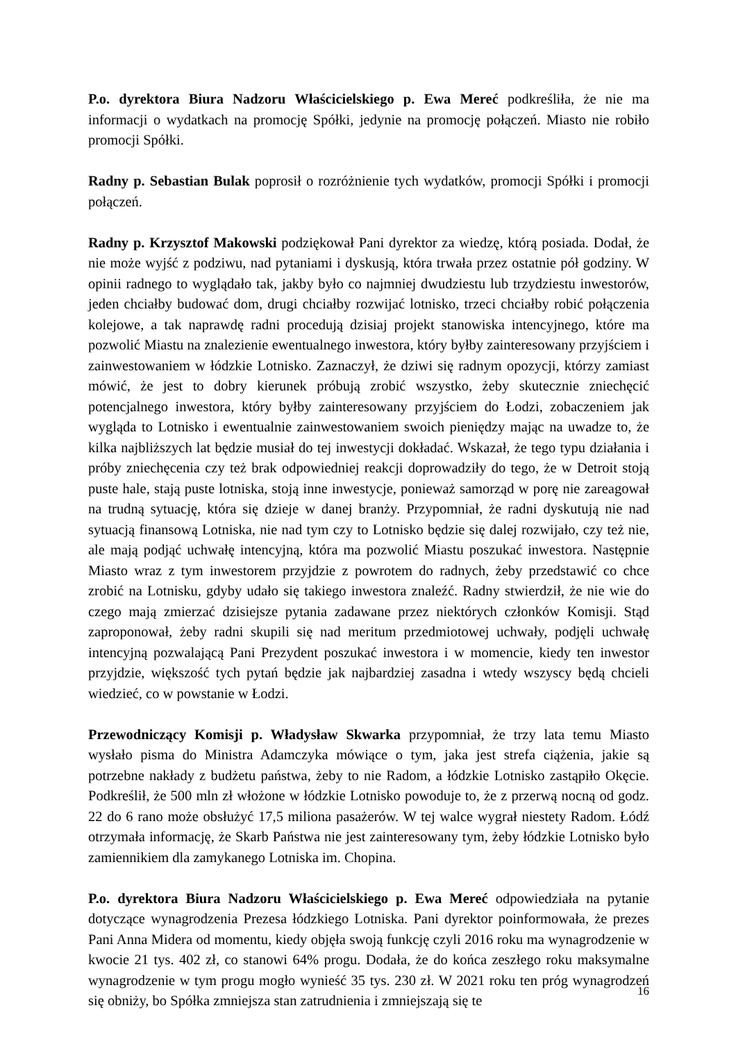P.o. dyrektora Biura Nadzoru Właścicielskiego p. Ewa Mereć podkreśliła, że nie ma informacji o wydatkach na promocję Spółki, jedynie na promocję połączeń. Miasto nie robiło promocji Spółki.
Radny p. Sebastian Bulak poprosił o rozróżnienie tych wydatków, promocji Spółki i promocji połączeń.
Radny p. Krzysztof Makowski podziękował Pani dyrektor za wiedzę, którą posiada. Dodał, że nie może wyjść z podziwu, nad pytaniami i dyskusją, która trwała przez ostatnie pół godziny. W opinii radnego to wyglądało tak, jakby było co najmniej dwudziestu lub trzydziestu inwestorów, jeden chciałby budować dom, drugi chciałby rozwijać lotnisko, trzeci chciałby robić połączenia kolejowe, a tak naprawdę radni procedują dzisiaj projekt stanowiska intencyjnego, które ma pozwolić Miastu na znalezienie ewentualnego inwestora, który byłby zainteresowany przyjściem i zainwestowaniem w łódzkie Lotnisko. Zaznaczył, że dziwi się radnym opozycji, którzy zamiast mówić, że jest to dobry kierunek próbują zrobić wszystko, żeby skutecznie zniechęcić potencjalnego inwestora, który byłby zainteresowany przyjściem do Łodzi, zobaczeniem jak wygląda to Lotnisko i ewentualnie zainwestowaniem swoich pieniędzy mając na uwadze to, że kilka najbliższych lat będzie musiał do tej inwestycji dokładać. Wskazał, że tego typu działania i próby zniechęcenia czy też brak odpowiedniej reakcji doprowadziły do tego, że w Detroit stoją puste hale, stają puste lotniska, stoją inne inwestycje, ponieważ samorząd w porę nie zareagował na trudną sytuację, która się dzieje w danej branży. Przypomniał, że radni dyskutują nie nad sytuacją finansową Lotniska, nie nad tym czy to Lotnisko będzie się dalej rozwijało, czy też nie, ale mają podjąć uchwałę intencyjną, która ma pozwolić Miastu poszukać inwestora. Następnie Miasto wraz z tym inwestorem przyjdzie z powrotem do radnych, żeby przedstawić co chce zrobić na Lotnisku, gdyby udało się takiego inwestora znaleźć. Radny stwierdził, że nie wie do czego mają zmierzać dzisiejsze pytania zadawane przez niektórych członków Komisji. Stąd zaproponował, żeby radni skupili się nad meritum przedmiotowej uchwały, podjęli uchwałę intencyjną pozwalającą Pani Prezydent poszukać inwestora i w momencie, kiedy ten inwestor przyjdzie, większość tych pytań będzie jak najbardziej zasadna i wtedy wszyscy będą chcieli wiedzieć, co w powstanie w Łodzi.
Przewodniczący Komisji p. Władysław Skwarka przypomniał, że trzy lata temu Miasto wysłało pisma do Ministra Adamczyka mówiące o tym, jaka jest strefa ciążenia, jakie są potrzebne nakłady z budżetu państwa, żeby to nie Radom, a łódzkie Lotnisko zastąpiło Okęcie. Podkreślił, że 500 mln zł włożone w łódzkie Lotnisko powoduje to, że z przerwą nocną od godz. 22 do 6 rano może obsłużyć 17,5 miliona pasażerów. W tej walce wygrał niestety Radom. Łódź otrzymała informację, że Skarb Państwa nie jest zainteresowany tym, żeby łódzkie Lotnisko było zamiennikiem dla zamykanego Lotniska im. Chopina.
P.o. dyrektora Biura Nadzoru Właścicielskiego p. Ewa Mereć odpowiedziała na pytanie dotyczące wynagrodzenia Prezesa łódzkiego Lotniska. Pani dyrektor poinformowała, że prezes Pani Anna Midera od momentu, kiedy objęła swoją funkcję czyli 2016 roku ma wynagrodzenie w kwocie 21 tys. 402 zł, co stanowi 64% progu. Dodała, że do końca zeszłego roku maksymalne wynagrodzenie w tym progu mogło wynieść 35 tys. 230 zł. W 2021 roku ten próg wynagrodzeń się obniży, bo Spółka zmniejsza stan zatrudnienia i zmniejszają się te
16